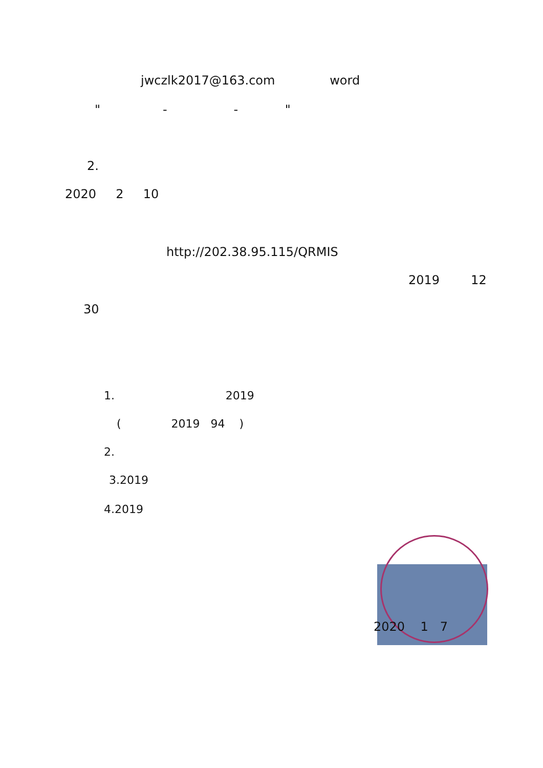jwczlk2017@163.com word
" - - "
2.
2020 2 10
http://202.38.95.115/QRMIS
2019 12
30
1. 2019
( 2019 94 )
2.
3.2019
4.2019
2020 1 7